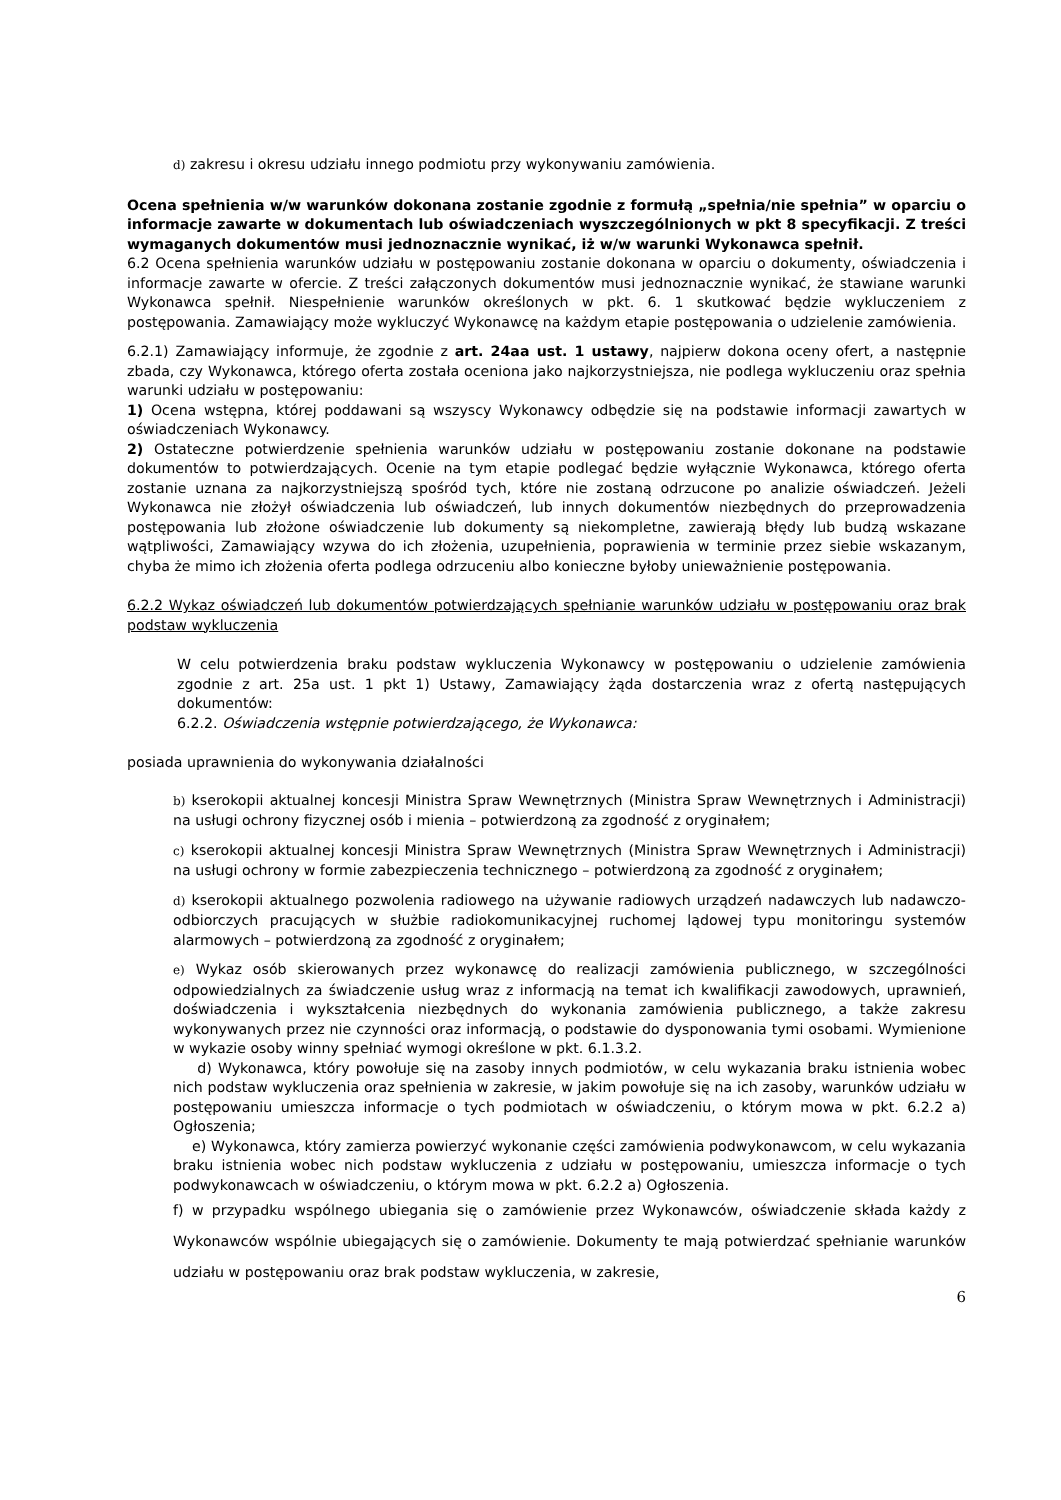d) zakresu i okresu udziału innego podmiotu przy wykonywaniu zamówienia.
Ocena spełnienia w/w warunków dokonana zostanie zgodnie z formułą „spełnia/nie spełnia” w oparciu o informacje zawarte w dokumentach lub oświadczeniach wyszczególnionych w pkt 8 specyfikacji. Z treści wymaganych dokumentów musi jednoznacznie wynikać, iż w/w warunki Wykonawca spełnił.
6.2 Ocena spełnienia warunków udziału w postępowaniu zostanie dokonana w oparciu o dokumenty, oświadczenia i informacje zawarte w ofercie. Z treści załączonych dokumentów musi jednoznacznie wynikać, że stawiane warunki Wykonawca spełnił. Niespełnienie warunków określonych w pkt. 6. 1 skutkować będzie wykluczeniem z postępowania. Zamawiający może wykluczyć Wykonawcę na każdym etapie postępowania o udzielenie zamówienia.
6.2.1) Zamawiający informuje, że zgodnie z art. 24aa ust. 1 ustawy, najpierw dokona oceny ofert, a następnie zbada, czy Wykonawca, którego oferta została oceniona jako najkorzystniejsza, nie podlega wykluczeniu oraz spełnia warunki udziału w postępowaniu:
1) Ocena wstępna, której poddawani są wszyscy Wykonawcy odbędzie się na podstawie informacji zawartych w oświadczeniach Wykonawcy.
2) Ostateczne potwierdzenie spełnienia warunków udziału w postępowaniu zostanie dokonane na podstawie dokumentów to potwierdzających. Ocenie na tym etapie podlegać będzie wyłącznie Wykonawca, którego oferta zostanie uznana za najkorzystniejszą spośród tych, które nie zostaną odrzucone po analizie oświadczeń. Jeżeli Wykonawca nie złożył oświadczenia lub oświadczeń, lub innych dokumentów niezbędnych do przeprowadzenia postępowania lub złożone oświadczenie lub dokumenty są niekompletne, zawierają błędy lub budzą wskazane wątpliwości, Zamawiający wzywa do ich złożenia, uzupełnienia, poprawienia w terminie przez siebie wskazanym, chyba że mimo ich złożenia oferta podlega odrzuceniu albo konieczne byłoby unieważnienie postępowania.
6.2.2 Wykaz oświadczeń lub dokumentów potwierdzających spełnianie warunków udziału w postępowaniu oraz brak podstaw wykluczenia
W celu potwierdzenia braku podstaw wykluczenia Wykonawcy w postępowaniu o udzielenie zamówienia zgodnie z art. 25a ust. 1 pkt 1) Ustawy, Zamawiający żąda dostarczenia wraz z ofertą następujących dokumentów:
6.2.2. Oświadczenia wstępnie potwierdzającego, że Wykonawca:
posiada uprawnienia do wykonywania działalności
b) kserokopii aktualnej koncesji Ministra Spraw Wewnętrznych (Ministra Spraw Wewnętrznych i Administracji) na usługi ochrony fizycznej osób i mienia – potwierdzoną za zgodność z oryginałem;
c) kserokopii aktualnej koncesji Ministra Spraw Wewnętrznych (Ministra Spraw Wewnętrznych i Administracji) na usługi ochrony w formie zabezpieczenia technicznego – potwierdzoną za zgodność z oryginałem;
d) kserokopii aktualnego pozwolenia radiowego na używanie radiowych urządzeń nadawczych lub nadawczo-odbiorczych pracujących w służbie radiokomunikacyjnej ruchomej lądowej typu monitoringu systemów alarmowych – potwierdzoną za zgodność z oryginałem;
e) Wykaz osób skierowanych przez wykonawcę do realizacji zamówienia publicznego, w szczególności odpowiedzialnych za świadczenie usług wraz z informacją na temat ich kwalifikacji zawodowych, uprawnień, doświadczenia i wykształcenia niezbędnych do wykonania zamówienia publicznego, a także zakresu wykonywanych przez nie czynności oraz informacją, o podstawie do dysponowania tymi osobami. Wymienione w wykazie osoby winny spełniać wymogi określone w pkt. 6.1.3.2.
d) Wykonawca, który powołuje się na zasoby innych podmiotów, w celu wykazania braku istnienia wobec nich podstaw wykluczenia oraz spełnienia w zakresie, w jakim powołuje się na ich zasoby, warunków udziału w postępowaniu umieszcza informacje o tych podmiotach w oświadczeniu, o którym mowa w pkt. 6.2.2 a) Ogłoszenia;
e) Wykonawca, który zamierza powierzyć wykonanie części zamówienia podwykonawcom, w celu wykazania braku istnienia wobec nich podstaw wykluczenia z udziału w postępowaniu, umieszcza informacje o tych podwykonawcach w oświadczeniu, o którym mowa w pkt. 6.2.2 a) Ogłoszenia.
f) w przypadku wspólnego ubiegania się o zamówienie przez Wykonawców, oświadczenie składa każdy z Wykonawców wspólnie ubiegających się o zamówienie. Dokumenty te mają potwierdzać spełnianie warunków udziału w postępowaniu oraz brak podstaw wykluczenia, w zakresie,
6